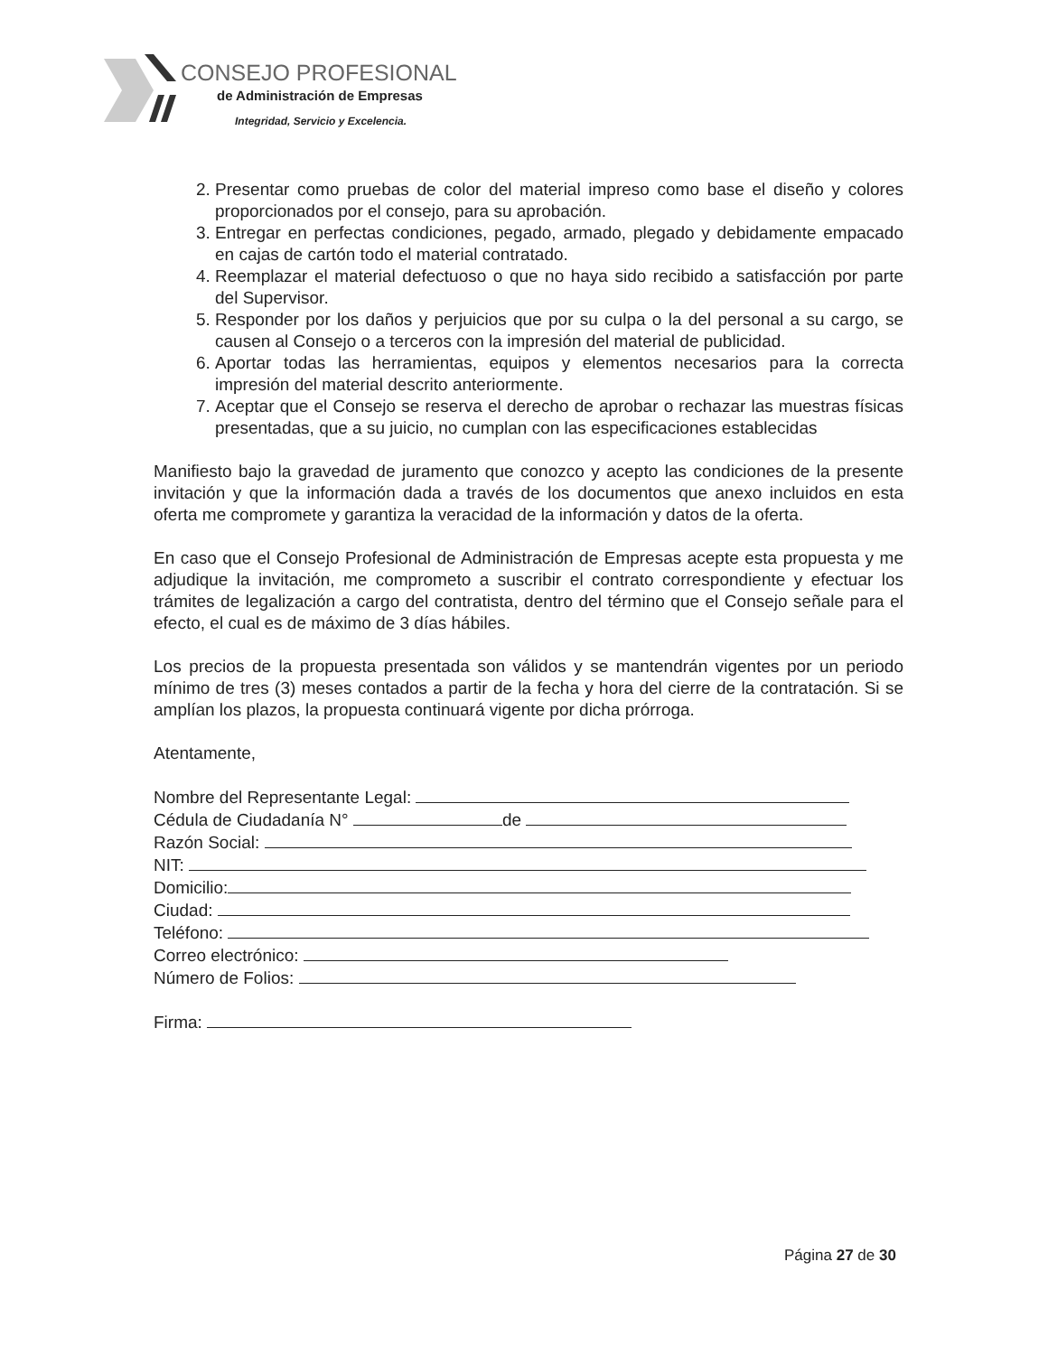CONSEJO PROFESIONAL
de Administración de Empresas
Integridad, Servicio y Excelencia.
2. Presentar como pruebas de color del material impreso como base el diseño y colores proporcionados por el consejo, para su aprobación.
3. Entregar en perfectas condiciones, pegado, armado, plegado y debidamente empacado en cajas de cartón todo el material contratado.
4. Reemplazar el material defectuoso o que no haya sido recibido a satisfacción por parte del Supervisor.
5. Responder por los daños y perjuicios que por su culpa o la del personal a su cargo, se causen al Consejo o a terceros con la impresión del material de publicidad.
6. Aportar todas las herramientas, equipos y elementos necesarios para la correcta impresión del material descrito anteriormente.
7. Aceptar que el Consejo se reserva el derecho de aprobar o rechazar las muestras físicas presentadas, que a su juicio, no cumplan con las especificaciones establecidas
Manifiesto bajo la gravedad de juramento que conozco y acepto las condiciones de la presente invitación y que la información dada a través de los documentos que anexo incluidos en esta oferta me compromete y garantiza la veracidad de la información y datos de la oferta.
En caso que el Consejo Profesional de Administración de Empresas acepte esta propuesta y me adjudique la invitación, me comprometo a suscribir el contrato correspondiente y efectuar los trámites de legalización a cargo del contratista, dentro del término que el Consejo señale para el efecto, el cual es de máximo de 3 días hábiles.
Los precios de la propuesta presentada son válidos y se mantendrán vigentes por un periodo mínimo de tres (3) meses contados a partir de la fecha y hora del cierre de la contratación. Si se amplían los plazos, la propuesta continuará vigente por dicha prórroga.
Atentamente,
Nombre del Representante Legal:
Cédula de Ciudadanía N° de
Razón Social:
NIT:
Domicilio:
Ciudad:
Teléfono:
Correo electrónico:
Número de Folios:
Firma:
Página 27 de 30